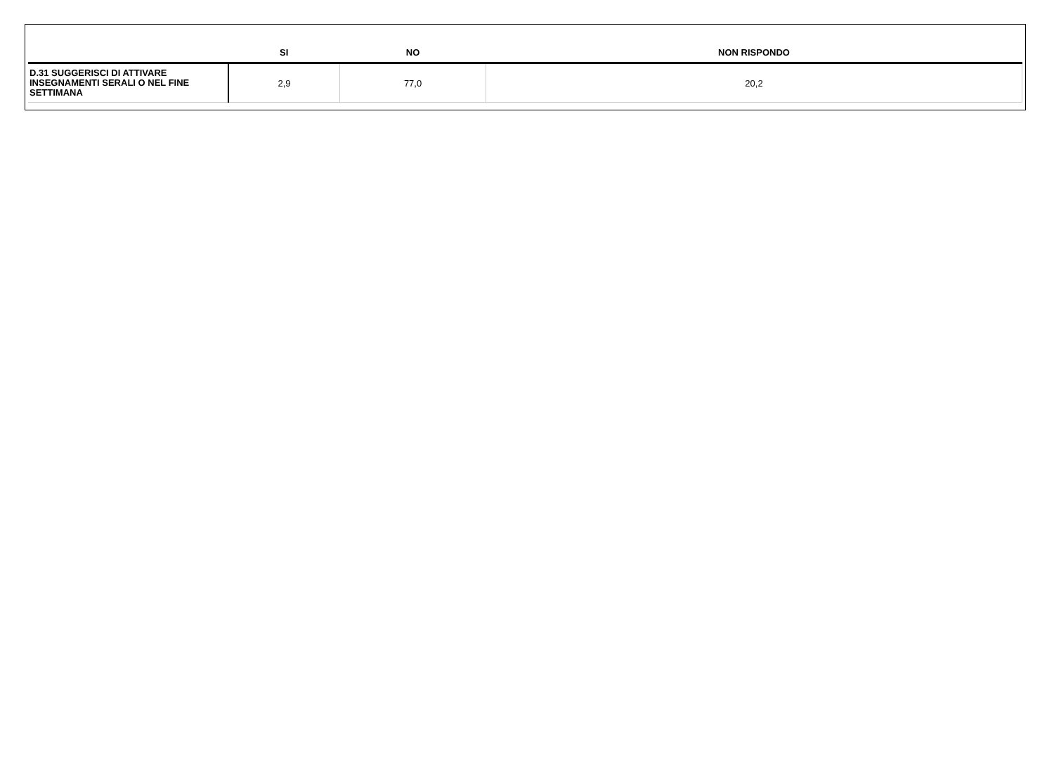| | SI | NO | NON RISPONDO |
| --- | --- | --- | --- |
| D.31 SUGGERISCI DI ATTIVARE INSEGNAMENTI SERALI O NEL FINE SETTIMANA | 2,9 | 77,0 | 20,2 |